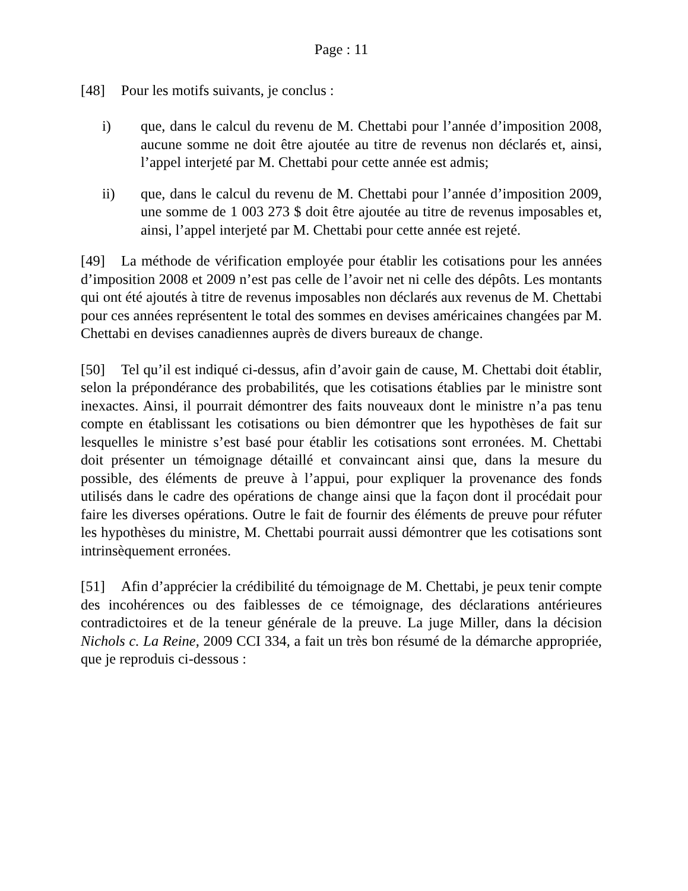Page : 11
[48] Pour les motifs suivants, je conclus :
i) que, dans le calcul du revenu de M. Chettabi pour l’année d’imposition 2008, aucune somme ne doit être ajoutée au titre de revenus non déclarés et, ainsi, l’appel interjeté par M. Chettabi pour cette année est admis;
ii) que, dans le calcul du revenu de M. Chettabi pour l’année d’imposition 2009, une somme de 1 003 273 $ doit être ajoutée au titre de revenus imposables et, ainsi, l’appel interjeté par M. Chettabi pour cette année est rejeté.
[49] La méthode de vérification employée pour établir les cotisations pour les années d’imposition 2008 et 2009 n’est pas celle de l’avoir net ni celle des dépôts. Les montants qui ont été ajoutés à titre de revenus imposables non déclarés aux revenus de M. Chettabi pour ces années représentent le total des sommes en devises américaines changées par M. Chettabi en devises canadiennes auprès de divers bureaux de change.
[50] Tel qu’il est indiqué ci-dessus, afin d’avoir gain de cause, M. Chettabi doit établir, selon la prépondérance des probabilités, que les cotisations établies par le ministre sont inexactes. Ainsi, il pourrait démontrer des faits nouveaux dont le ministre n’a pas tenu compte en établissant les cotisations ou bien démontrer que les hypothèses de fait sur lesquelles le ministre s’est basé pour établir les cotisations sont erronées. M. Chettabi doit présenter un témoignage détaillé et convaincant ainsi que, dans la mesure du possible, des éléments de preuve à l’appui, pour expliquer la provenance des fonds utilisés dans le cadre des opérations de change ainsi que la façon dont il procédait pour faire les diverses opérations. Outre le fait de fournir des éléments de preuve pour réfuter les hypothèses du ministre, M. Chettabi pourrait aussi démontrer que les cotisations sont intrinsèquement erronées.
[51] Afin d’apprécier la crédibilité du témoignage de M. Chettabi, je peux tenir compte des incohérences ou des faiblesses de ce témoignage, des déclarations antérieures contradictoires et de la teneur générale de la preuve. La juge Miller, dans la décision Nichols c. La Reine, 2009 CCI 334, a fait un très bon résumé de la démarche appropriée, que je reproduis ci-dessous :